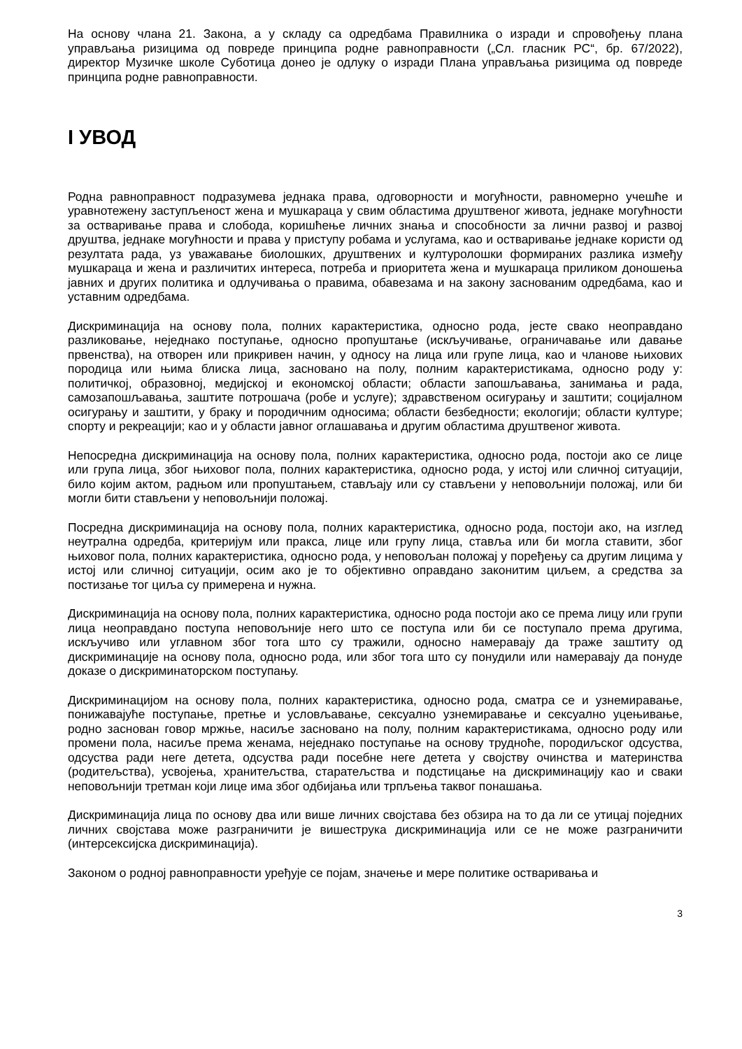На основу члана 21. Закона, а у складу са одредбама Правилника о изради и спровођењу плана управљања ризицима од повреде принципа родне равноправности („Сл. гласник РС“, бр. 67/2022), директор Музичке школе Суботица донео је одлуку о изради Плана управљања ризицима од повреде принципа родне равноправности.
I УВОД
Родна равноправност подразумева једнака права, одговорности и могућности, равномерно учешће и уравнотежену заступљеност жена и мушкараца у свим областима друштвеног живота, једнаке могућности за остваривање права и слобода, коришћење личних знања и способности за лични развој и развој друштва, једнаке могућности и права у приступу робама и услугама, као и остваривање једнаке користи од резултата рада, уз уважавање биолошких, друштвених и културолошки формираних разлика између мушкараца и жена и различитих интереса, потреба и приоритета жена и мушкараца приликом доношења јавних и других политика и одлучивања о правима, обавезама и на закону заснованим одредбама, као и уставним одредбама.
Дискриминација на основу пола, полних карактеристика, односно рода, јесте свако неоправдано разликовање, неједнако поступање, односно пропуштање (искључивање, ограничавање или давање првенства), на отворен или прикривен начин, у односу на лица или групе лица, као и чланове њихових породица или њима блиска лица, засновано на полу, полним карактеристикама, односно роду у: политичкој, образовној, медијској и економској области; области запошљавања, занимања и рада, самозапошљавања, заштите потрошача (робе и услуге); здравственом осигурању и заштити; социјалном осигурању и заштити, у браку и породичним односима; области безбедности; екологији; области културе; спорту и рекреацији; као и у области јавног оглашавања и другим областима друштвеног живота.
Непосредна дискриминација на основу пола, полних карактеристика, односно рода, постоји ако се лице или група лица, због њиховог пола, полних карактеристика, односно рода, у истој или сличној ситуацији, било којим актом, радњом или пропуштањем, стављају или су стављени у неповољнији положај, или би могли бити стављени у неповољнији положај.
Посредна дискриминација на основу пола, полних карактеристика, односно рода, постоји ако, на изглед неутрална одредба, критеријум или пракса, лице или групу лица, ставља или би могла ставити, због њиховог пола, полних карактеристика, односно рода, у неповољан положај у поређењу са другим лицима у истој или сличној ситуацији, осим ако је то објективно оправдано законитим циљем, а средства за постизање тог циља су примерена и нужна.
Дискриминација на основу пола, полних карактеристика, односно рода постоји ако се према лицу или групи лица неоправдано поступа неповољније него што се поступа или би се поступало према другима, искључиво или углавном због тога што су тражили, односно намеравају да траже заштиту од дискриминације на основу пола, односно рода, или због тога што су понудили или намеравају да понуде доказе о дискриминаторском поступању.
Дискриминацијом на основу пола, полних карактеристика, односно рода, сматра се и узнемиравање, понижавајуће поступање, претње и условљавање, сексуално узнемиравање и сексуално уцењивање, родно заснован говор мржње, насиље засновано на полу, полним карактеристикама, односно роду или промени пола, насиље према женама, неједнако поступање на основу трудноће, породиљског одсуства, одсуства ради неге детета, одсуства ради посебне неге детета у својству очинства и материнства (родитељства), усвојења, хранитељства, старатељства и подстицање на дискриминацију као и сваки неповољнији третман који лице има због одбијања или трпљења таквог понашања.
Дискриминација лица по основу два или више личних својстава без обзира на то да ли се утицај поједних личних својстава може разграничити је вишеструка дискриминација или се не може разграничити (интерсексијска дискриминација).
Законом о родној равноправности уређује се појам, значење и мере политике остваривања и
3